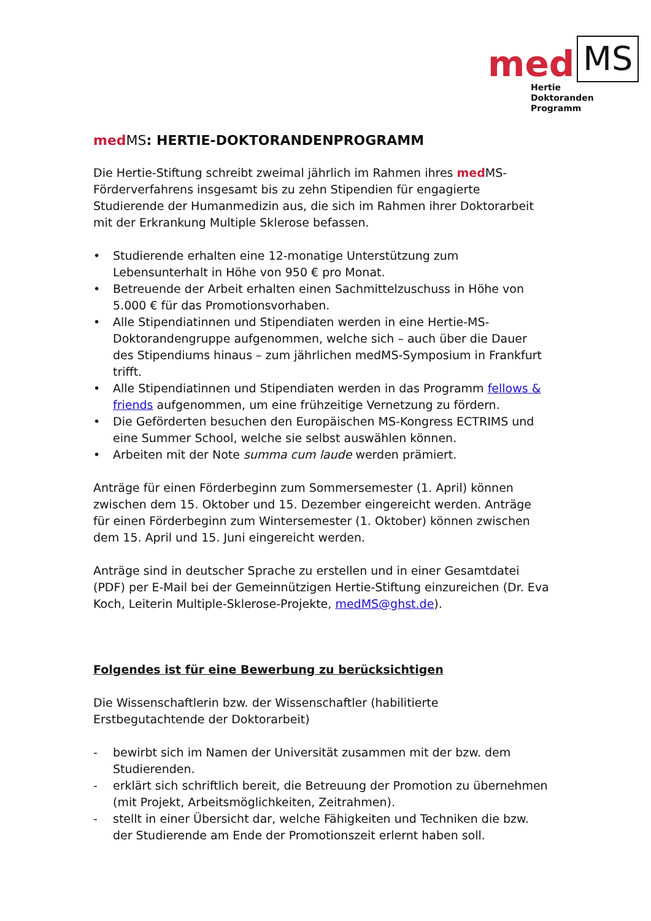med MS
Hertie
Doktoranden
Programm
med MS: HERTIE-DOKTORANDENPROGRAMM
Die Hertie-Stiftung schreibt zweimal jährlich im Rahmen ihres med MS-Förderverfahrens insgesamt bis zu zehn Stipendien für engagierte Studierende der Humanmedizin aus, die sich im Rahmen ihrer Doktorarbeit mit der Erkrankung Multiple Sklerose befassen.
• Studierende erhalten eine 12-monatige Unterstützung zum Lebensunterhalt in Höhe von 950 € pro Monat.
• Betreuende der Arbeit erhalten einen Sachmittelzuschuss in Höhe von 5.000 € für das Promotionsvorhaben.
• Alle Stipendiatinnen und Stipendiaten werden in eine Hertie-MS-Doktorandengruppe aufgenommen, welche sich – auch über die Dauer des Stipendiums hinaus – zum jährlichen medMS-Symposium in Frankfurt trifft.
• Alle Stipendiatinnen und Stipendiaten werden in das Programm fellows & friends aufgenommen, um eine frühzeitige Vernetzung zu fördern.
• Die Geförderten besuchen den Europäischen MS-Kongress ECTRIMS und eine Summer School, welche sie selbst auswählen können.
• Arbeiten mit der Note summa cum laude werden prämiert.
Anträge für einen Förderbeginn zum Sommersemester (1. April) können zwischen dem 15. Oktober und 15. Dezember eingereicht werden. Anträge für einen Förderbeginn zum Wintersemester (1. Oktober) können zwischen dem 15. April und 15. Juni eingereicht werden.
Anträge sind in deutscher Sprache zu erstellen und in einer Gesamtdatei (PDF) per E-Mail bei der Gemeinnützigen Hertie-Stiftung einzureichen (Dr. Eva Koch, Leiterin Multiple-Sklerose-Projekte, medMS@ghst.de).
Folgendes ist für eine Bewerbung zu berücksichtigen
Die Wissenschaftlerin bzw. der Wissenschaftler (habilitierte Erstbegutachtende der Doktorarbeit)
- bewirbt sich im Namen der Universität zusammen mit der bzw. dem Studierenden.
- erklärt sich schriftlich bereit, die Betreuung der Promotion zu übernehmen (mit Projekt, Arbeitsmöglichkeiten, Zeitrahmen).
- stellt in einer Übersicht dar, welche Fähigkeiten und Techniken die bzw. der Studierende am Ende der Promotionszeit erlernt haben soll.